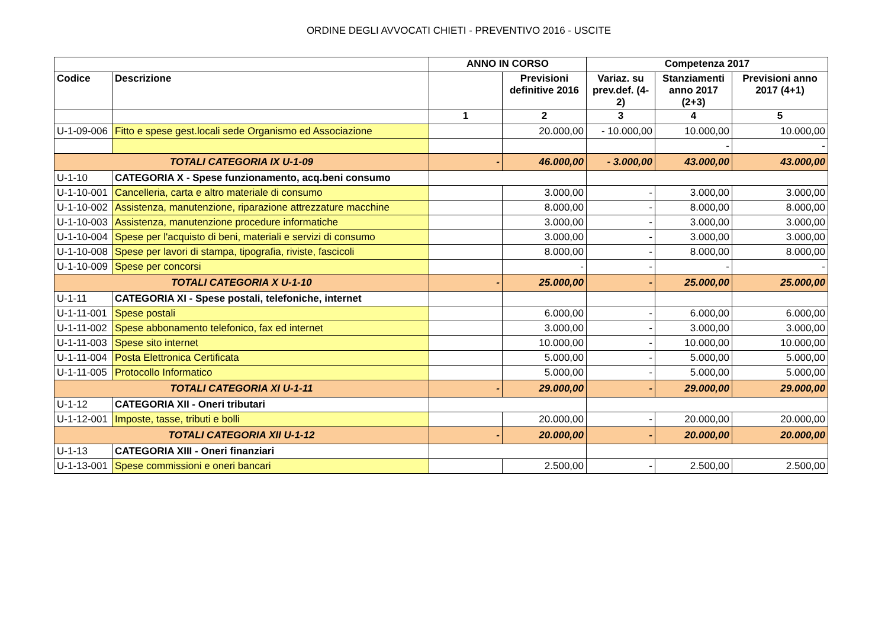ORDINE DEGLI AVVOCATI CHIETI - PREVENTIVO 2016 - USCITE
| | | ANNO IN CORSO | | Competenza 2017 | | |
| --- | --- | --- | --- | --- | --- | --- |
| Codice | Descrizione | | Previsioni definitive 2016 | Variaz. su prev.def. (4-2) | Stanziamenti anno 2017 (2+3) | Previsioni anno 2017 (4+1) |
| | | 1 | 2 | 3 | 4 | 5 |
| U-1-09-006 | Fitto e spese gest.locali sede Organismo ed Associazione | | 20.000,00 | - 10.000,00 | 10.000,00 | 10.000,00 |
| | | | | | - | - |
| TOTALI CATEGORIA IX U-1-09 | | - | 46.000,00 | - 3.000,00 | 43.000,00 | 43.000,00 |
| U-1-10 | CATEGORIA X - Spese funzionamento, acq.beni consumo | | | | | |
| U-1-10-001 | Cancelleria, carta e altro materiale di consumo | | 3.000,00 | - | 3.000,00 | 3.000,00 |
| U-1-10-002 | Assistenza, manutenzione, riparazione attrezzature macchine | | 8.000,00 | - | 8.000,00 | 8.000,00 |
| U-1-10-003 | Assistenza, manutenzione procedure informatiche | | 3.000,00 | - | 3.000,00 | 3.000,00 |
| U-1-10-004 | Spese per l'acquisto di beni, materiali e servizi di consumo | | 3.000,00 | - | 3.000,00 | 3.000,00 |
| U-1-10-008 | Spese per lavori di stampa, tipografia, riviste, fascicoli | | 8.000,00 | - | 8.000,00 | 8.000,00 |
| U-1-10-009 | Spese per concorsi | | - | - | - | - |
| TOTALI CATEGORIA X U-1-10 | | - | 25.000,00 | - | 25.000,00 | 25.000,00 |
| U-1-11 | CATEGORIA XI - Spese postali, telefoniche, internet | | | | | |
| U-1-11-001 | Spese postali | | 6.000,00 | - | 6.000,00 | 6.000,00 |
| U-1-11-002 | Spese abbonamento telefonico, fax ed internet | | 3.000,00 | - | 3.000,00 | 3.000,00 |
| U-1-11-003 | Spese sito internet | | 10.000,00 | - | 10.000,00 | 10.000,00 |
| U-1-11-004 | Posta Elettronica Certificata | | 5.000,00 | - | 5.000,00 | 5.000,00 |
| U-1-11-005 | Protocollo Informatico | | 5.000,00 | - | 5.000,00 | 5.000,00 |
| TOTALI CATEGORIA XI U-1-11 | | - | 29.000,00 | - | 29.000,00 | 29.000,00 |
| U-1-12 | CATEGORIA XII - Oneri tributari | | | | | |
| U-1-12-001 | Imposte, tasse, tributi e bolli | | 20.000,00 | - | 20.000,00 | 20.000,00 |
| TOTALI CATEGORIA XII U-1-12 | | - | 20.000,00 | - | 20.000,00 | 20.000,00 |
| U-1-13 | CATEGORIA XIII - Oneri finanziari | | | | | |
| U-1-13-001 | Spese commissioni e oneri bancari | | 2.500,00 | - | 2.500,00 | 2.500,00 |